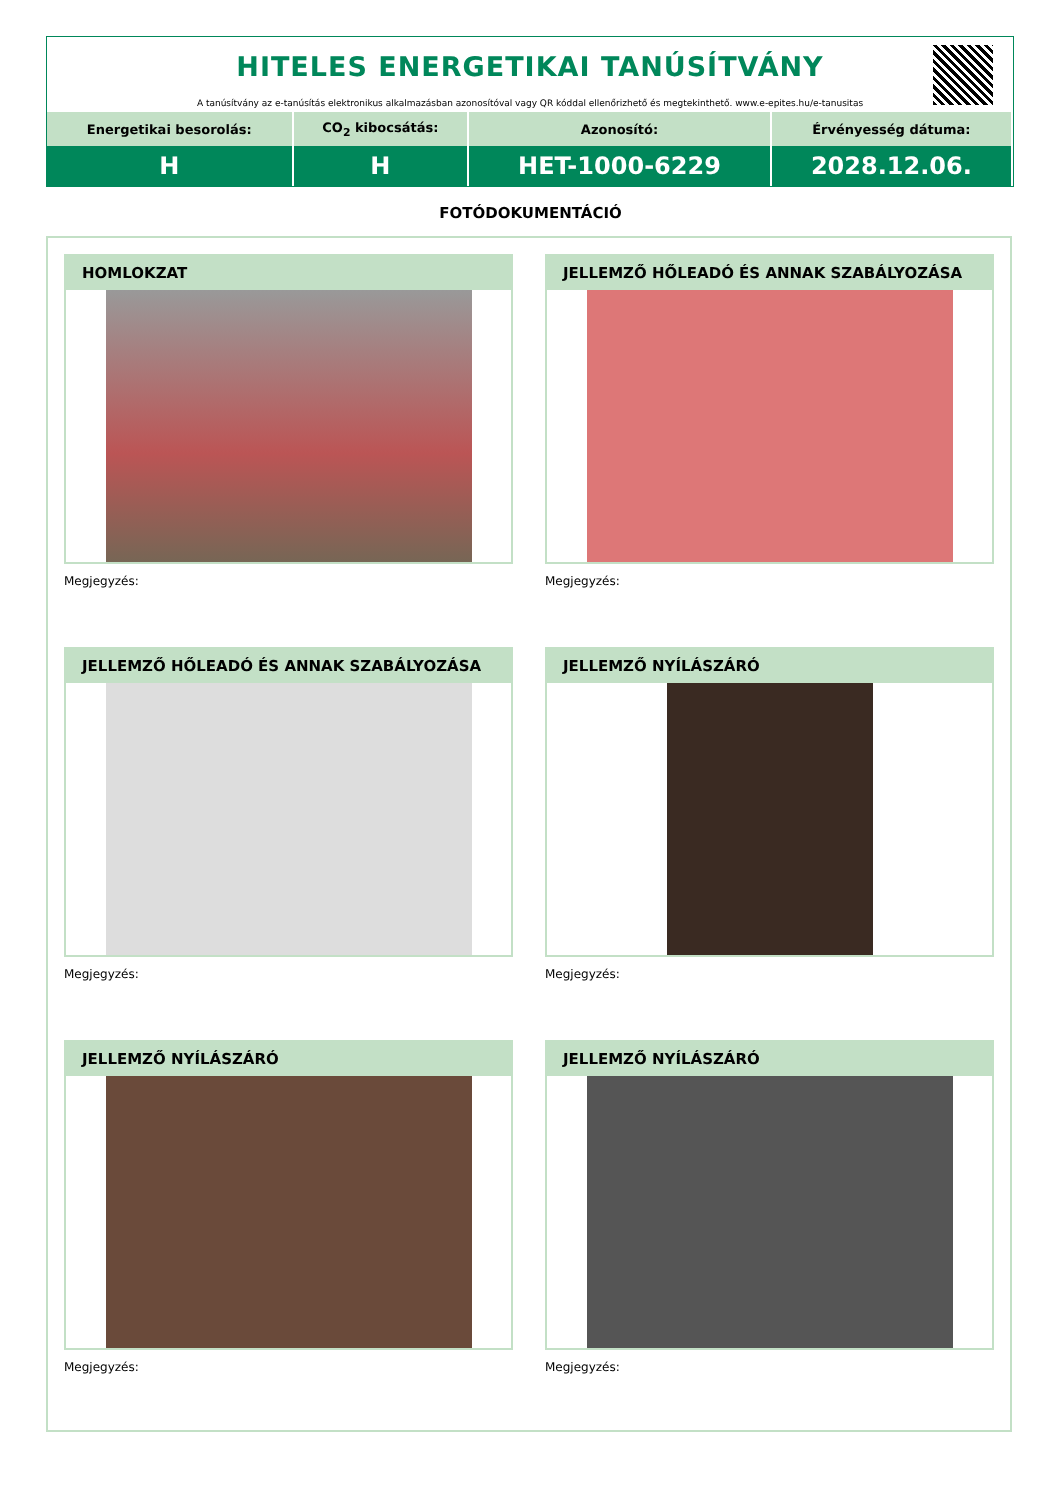HITELES ENERGETIKAI TANÚSÍTVÁNY
A tanúsítvány az e-tanúsítás elektronikus alkalmazásban azonosítóval vagy QR kóddal ellenőrizhető és megtekinthető. www.e-epites.hu/e-tanusitas
| Energetikai besorolás: | CO<sub>2</sub> kibocsátás: | Azonosító: | Érvényesség dátuma: |
| --- | --- | --- | --- |
| H | H | HET-1000-6229 | 2028.12.06. |
FOTÓDOKUMENTÁCIÓ
HOMLOKZAT
Megjegyzés:
JELLEMZŐ HŐLEADÓ ÉS ANNAK SZABÁLYOZÁSA
Megjegyzés:
JELLEMZŐ HŐLEADÓ ÉS ANNAK SZABÁLYOZÁSA
Megjegyzés:
JELLEMZŐ NYÍLÁSZÁRÓ
Megjegyzés:
JELLEMZŐ NYÍLÁSZÁRÓ
Megjegyzés:
JELLEMZŐ NYÍLÁSZÁRÓ
Megjegyzés: